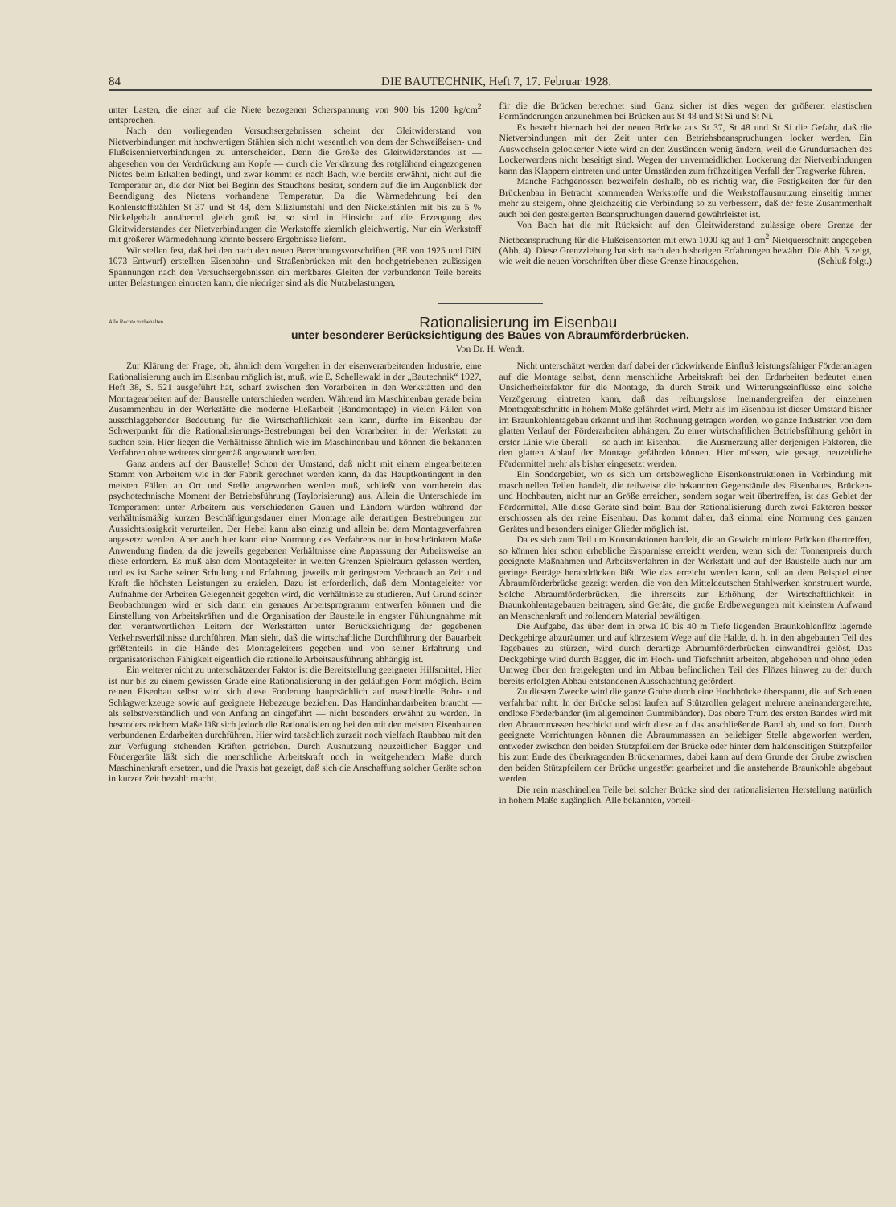84 DIE BAUTECHNIK, Heft 7, 17. Februar 1928.
unter Lasten, die einer auf die Niete bezogenen Scherspannung von 900 bis 1200 kg/cm<sup>2</sup> entsprechen.
Nach den vorliegenden Versuchsergebnissen scheint der Gleitwiderstand von Nietverbindungen mit hochwertigen Stählen sich nicht wesentlich von dem der Schweißeisen- und Flußeisennietverbindungen zu unterscheiden. Denn die Größe des Gleitwiderstandes ist — abgesehen von der Verdrückung am Kopfe — durch die Verkürzung des rotglühend eingezogenen Nietes beim Erkalten bedingt, und zwar kommt es nach Bach, wie bereits erwähnt, nicht auf die Temperatur an, die der Niet bei Beginn des Stauchens besitzt, sondern auf die im Augenblick der Beendigung des Nietens vorhandene Temperatur. Da die Wärmedehnung bei den Kohlenstoffstählen St 37 und St 48, dem Siliziumstahl und den Nickelstählen mit bis zu 5 % Nickelgehalt annähernd gleich groß ist, so sind in Hinsicht auf die Erzeugung des Gleitwiderstandes der Nietverbindungen die Werkstoffe ziemlich gleichwertig. Nur ein Werkstoff mit größerer Wärmedehnung könnte bessere Ergebnisse liefern.
Wir stellen fest, daß bei den nach den neuen Berechnungsvorschriften (BE von 1925 und DIN 1073 Entwurf) erstellten Eisenbahn- und Straßenbrücken mit den hochgetriebenen zulässigen Spannungen nach den Versuchsergebnissen ein merkbares Gleiten der verbundenen Teile bereits unter Belastungen eintreten kann, die niedriger sind als die Nutzbelastungen,
für die die Brücken berechnet sind. Ganz sicher ist dies wegen der größeren elastischen Formänderungen anzunehmen bei Brücken aus St 48 und St Si und St Ni.
Es besteht hiernach bei der neuen Brücke aus St 37, St 48 und St Si die Gefahr, daß die Nietverbindungen mit der Zeit unter den Betriebsbeanspruchungen locker werden. Ein Auswechseln gelockerter Niete wird an den Zuständen wenig ändern, weil die Grundursachen des Lockerwerdens nicht beseitigt sind. Wegen der unvermeidlichen Lockerung der Nietverbindungen kann das Klappern eintreten und unter Umständen zum frühzeitigen Verfall der Tragwerke führen.
Manche Fachgenossen bezweifeln deshalb, ob es richtig war, die Festigkeiten der für den Brückenbau in Betracht kommenden Werkstoffe und die Werkstoffausnutzung einseitig immer mehr zu steigern, ohne gleichzeitig die Verbindung so zu verbessern, daß der feste Zusammenhalt auch bei den gesteigerten Beanspruchungen dauernd gewährleistet ist.
Von Bach hat die mit Rücksicht auf den Gleitwiderstand zulässige obere Grenze der Nietbeanspruchung für die Flußeisensorten mit etwa 1000 kg auf 1 cm<sup>2</sup> Nietquerschnitt angegeben (Abb. 4). Diese Grenzziehung hat sich nach den bisherigen Erfahrungen bewährt. Die Abb. 5 zeigt, wie weit die neuen Vorschriften über diese Grenze hinausgehen. (Schluß folgt.)
Alle Rechte vorbehalten.
Rationalisierung im Eisenbau
unter besonderer Berücksichtigung des Baues von Abraumförderbrücken.
Von Dr. H. Wendt.
Zur Klärung der Frage, ob, ähnlich dem Vorgehen in der eisenverarbeitenden Industrie, eine Rationalisierung auch im Eisenbau möglich ist, muß, wie E. Schellewald in der „Bautechnik“ 1927, Heft 38, S. 521 ausgeführt hat, scharf zwischen den Vorarbeiten in den Werkstätten und den Montagearbeiten auf der Baustelle unterschieden werden. Während im Maschinenbau gerade beim Zusammenbau in der Werkstätte die moderne Fließarbeit (Bandmontage) in vielen Fällen von ausschlaggebender Bedeutung für die Wirtschaftlichkeit sein kann, dürfte im Eisenbau der Schwerpunkt für die Rationalisierungs-Bestrebungen bei den Vorarbeiten in der Werkstatt zu suchen sein. Hier liegen die Verhältnisse ähnlich wie im Maschinenbau und können die bekannten Verfahren ohne weiteres sinngemäß angewandt werden.
Ganz anders auf der Baustelle! Schon der Umstand, daß nicht mit einem eingearbeiteten Stamm von Arbeitern wie in der Fabrik gerechnet werden kann, da das Hauptkontingent in den meisten Fällen an Ort und Stelle angeworben werden muß, schließt von vornherein das psychotechnische Moment der Betriebsführung (Taylorisierung) aus. Allein die Unterschiede im Temperament unter Arbeitern aus verschiedenen Gauen und Ländern würden während der verhältnismäßig kurzen Beschäftigungsdauer einer Montage alle derartigen Bestrebungen zur Aussichtslosigkeit verurteilen. Der Hebel kann also einzig und allein bei dem Montageverfahren angesetzt werden. Aber auch hier kann eine Normung des Verfahrens nur in beschränktem Maße Anwendung finden, da die jeweils gegebenen Verhältnisse eine Anpassung der Arbeitsweise an diese erfordern. Es muß also dem Montageleiter in weiten Grenzen Spielraum gelassen werden, und es ist Sache seiner Schulung und Erfahrung, jeweils mit geringstem Verbrauch an Zeit und Kraft die höchsten Leistungen zu erzielen. Dazu ist erforderlich, daß dem Montageleiter vor Aufnahme der Arbeiten Gelegenheit gegeben wird, die Verhältnisse zu studieren. Auf Grund seiner Beobachtungen wird er sich dann ein genaues Arbeitsprogramm entwerfen können und die Einstellung von Arbeitskräften und die Organisation der Baustelle in engster Fühlungnahme mit den verantwortlichen Leitern der Werkstätten unter Berücksichtigung der gegebenen Verkehrsverhältnisse durchführen. Man sieht, daß die wirtschaftliche Durchführung der Bauarbeit größtenteils in die Hände des Montageleiters gegeben und von seiner Erfahrung und organisatorischen Fähigkeit eigentlich die rationelle Arbeitsausführung abhängig ist.
Ein weiterer nicht zu unterschätzender Faktor ist die Bereitstellung geeigneter Hilfsmittel. Hier ist nur bis zu einem gewissen Grade eine Rationalisierung in der geläufigen Form möglich. Beim reinen Eisenbau selbst wird sich diese Forderung hauptsächlich auf maschinelle Bohr- und Schlagwerkzeuge sowie auf geeignete Hebezeuge beziehen. Das Handinhandarbeiten braucht — als selbstverständlich und von Anfang an eingeführt — nicht besonders erwähnt zu werden. In besonders reichem Maße läßt sich jedoch die Rationalisierung bei den mit den meisten Eisenbauten verbundenen Erdarbeiten durchführen. Hier wird tatsächlich zurzeit noch vielfach Raubbau mit den zur Verfügung stehenden Kräften getrieben. Durch Ausnutzung neuzeitlicher Bagger und Fördergeräte läßt sich die menschliche Arbeitskraft noch in weitgehendem Maße durch Maschinenkraft ersetzen, und die Praxis hat gezeigt, daß sich die Anschaffung solcher Geräte schon in kurzer Zeit bezahlt macht.
Nicht unterschätzt werden darf dabei der rückwirkende Einfluß leistungsfähiger Förderanlagen auf die Montage selbst, denn menschliche Arbeitskraft bei den Erdarbeiten bedeutet einen Unsicherheitsfaktor für die Montage, da durch Streik und Witterungseinflüsse eine solche Verzögerung eintreten kann, daß das reibungslose Ineinandergreifen der einzelnen Montageabschnitte in hohem Maße gefährdet wird. Mehr als im Eisenbau ist dieser Umstand bisher im Braunkohlentagebau erkannt und ihm Rechnung getragen worden, wo ganze Industrien von dem glatten Verlauf der Förderarbeiten abhängen. Zu einer wirtschaftlichen Betriebsführung gehört in erster Linie wie überall — so auch im Eisenbau — die Ausmerzung aller derjenigen Faktoren, die den glatten Ablauf der Montage gefährden können. Hier müssen, wie gesagt, neuzeitliche Fördermittel mehr als bisher eingesetzt werden.
Ein Sondergebiet, wo es sich um ortsbewegliche Eisenkonstruktionen in Verbindung mit maschinellen Teilen handelt, die teilweise die bekannten Gegenstände des Eisenbaues, Brücken- und Hochbauten, nicht nur an Größe erreichen, sondern sogar weit übertreffen, ist das Gebiet der Fördermittel. Alle diese Geräte sind beim Bau der Rationalisierung durch zwei Faktoren besser erschlossen als der reine Eisenbau. Das kommt daher, daß einmal eine Normung des ganzen Gerätes und besonders einiger Glieder möglich ist.
Da es sich zum Teil um Konstruktionen handelt, die an Gewicht mittlere Brücken übertreffen, so können hier schon erhebliche Ersparnisse erreicht werden, wenn sich der Tonnenpreis durch geeignete Maßnahmen und Arbeitsverfahren in der Werkstatt und auf der Baustelle auch nur um geringe Beträge herabdrücken läßt. Wie das erreicht werden kann, soll an dem Beispiel einer Abraumförderbrücke gezeigt werden, die von den Mitteldeutschen Stahlwerken konstruiert wurde. Solche Abraumförderbrücken, die ihrerseits zur Erhöhung der Wirtschaftlichkeit in Braunkohlentagebauen beitragen, sind Geräte, die große Erdbewegungen mit kleinstem Aufwand an Menschenkraft und rollendem Material bewältigen.
Die Aufgabe, das über dem in etwa 10 bis 40 m Tiefe liegenden Braunkohlenflöz lagernde Deckgebirge abzuräumen und auf kürzestem Wege auf die Halde, d. h. in den abgebauten Teil des Tagebaues zu stürzen, wird durch derartige Abraumförderbrücken einwandfrei gelöst. Das Deckgebirge wird durch Bagger, die im Hoch- und Tiefschnitt arbeiten, abgehoben und ohne jeden Umweg über den freigelegten und im Abbau befindlichen Teil des Flözes hinweg zu der durch bereits erfolgten Abbau entstandenen Ausschachtung gefördert.
Zu diesem Zwecke wird die ganze Grube durch eine Hochbrücke überspannt, die auf Schienen verfahrbar ruht. In der Brücke selbst laufen auf Stützrollen gelagert mehrere aneinandergereihte, endlose Förderbänder (im allgemeinen Gummibänder). Das obere Trum des ersten Bandes wird mit den Abraummassen beschickt und wirft diese auf das anschließende Band ab, und so fort. Durch geeignete Vorrichtungen können die Abraummassen an beliebiger Stelle abgeworfen werden, entweder zwischen den beiden Stützpfeilern der Brücke oder hinter dem haldenseitigen Stützpfeiler bis zum Ende des überkragenden Brückenarmes, dabei kann auf dem Grunde der Grube zwischen den beiden Stützpfeilern der Brücke ungestört gearbeitet und die anstehende Braunkohle abgebaut werden.
Die rein maschinellen Teile bei solcher Brücke sind der rationalisierten Herstellung natürlich in hohem Maße zugänglich. Alle bekannten, vorteil-